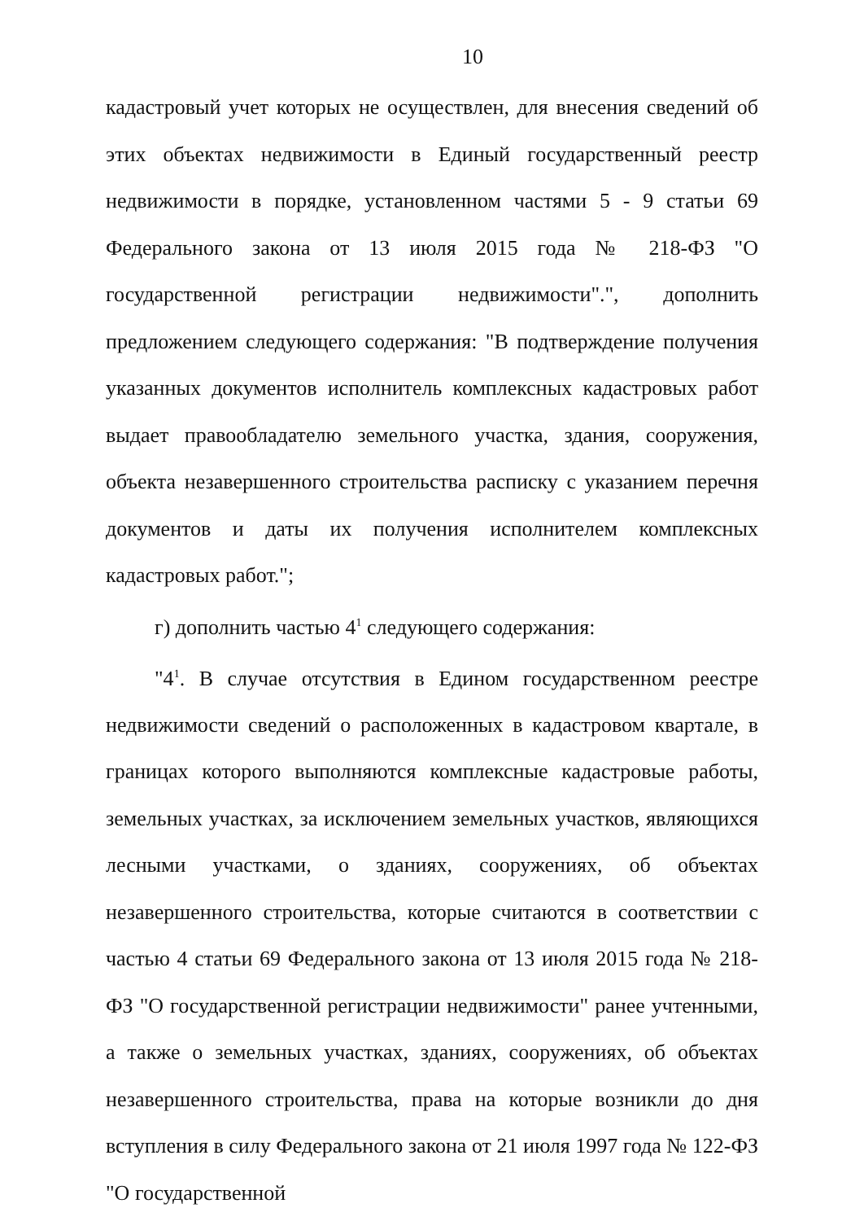10
кадастровый учет которых не осуществлен, для внесения сведений об этих объектах недвижимости в Единый государственный реестр недвижимости в порядке, установленном частями 5 - 9 статьи 69 Федерального закона от 13 июля 2015 года № 218-ФЗ "О государственной регистрации недвижимости".", дополнить предложением следующего содержания: "В подтверждение получения указанных документов исполнитель комплексных кадастровых работ выдает правообладателю земельного участка, здания, сооружения, объекта незавершенного строительства расписку с указанием перечня документов и даты их получения исполнителем комплексных кадастровых работ.";
г) дополнить частью 4<sup>1</sup> следующего содержания:
"4<sup>1</sup>. В случае отсутствия в Едином государственном реестре недвижимости сведений о расположенных в кадастровом квартале, в границах которого выполняются комплексные кадастровые работы, земельных участках, за исключением земельных участков, являющихся лесными участками, о зданиях, сооружениях, об объектах незавершенного строительства, которые считаются в соответствии с частью 4 статьи 69 Федерального закона от 13 июля 2015 года № 218-ФЗ "О государственной регистрации недвижимости" ранее учтенными, а также о земельных участках, зданиях, сооружениях, об объектах незавершенного строительства, права на которые возникли до дня вступления в силу Федерального закона от 21 июля 1997 года № 122-ФЗ "О государственной